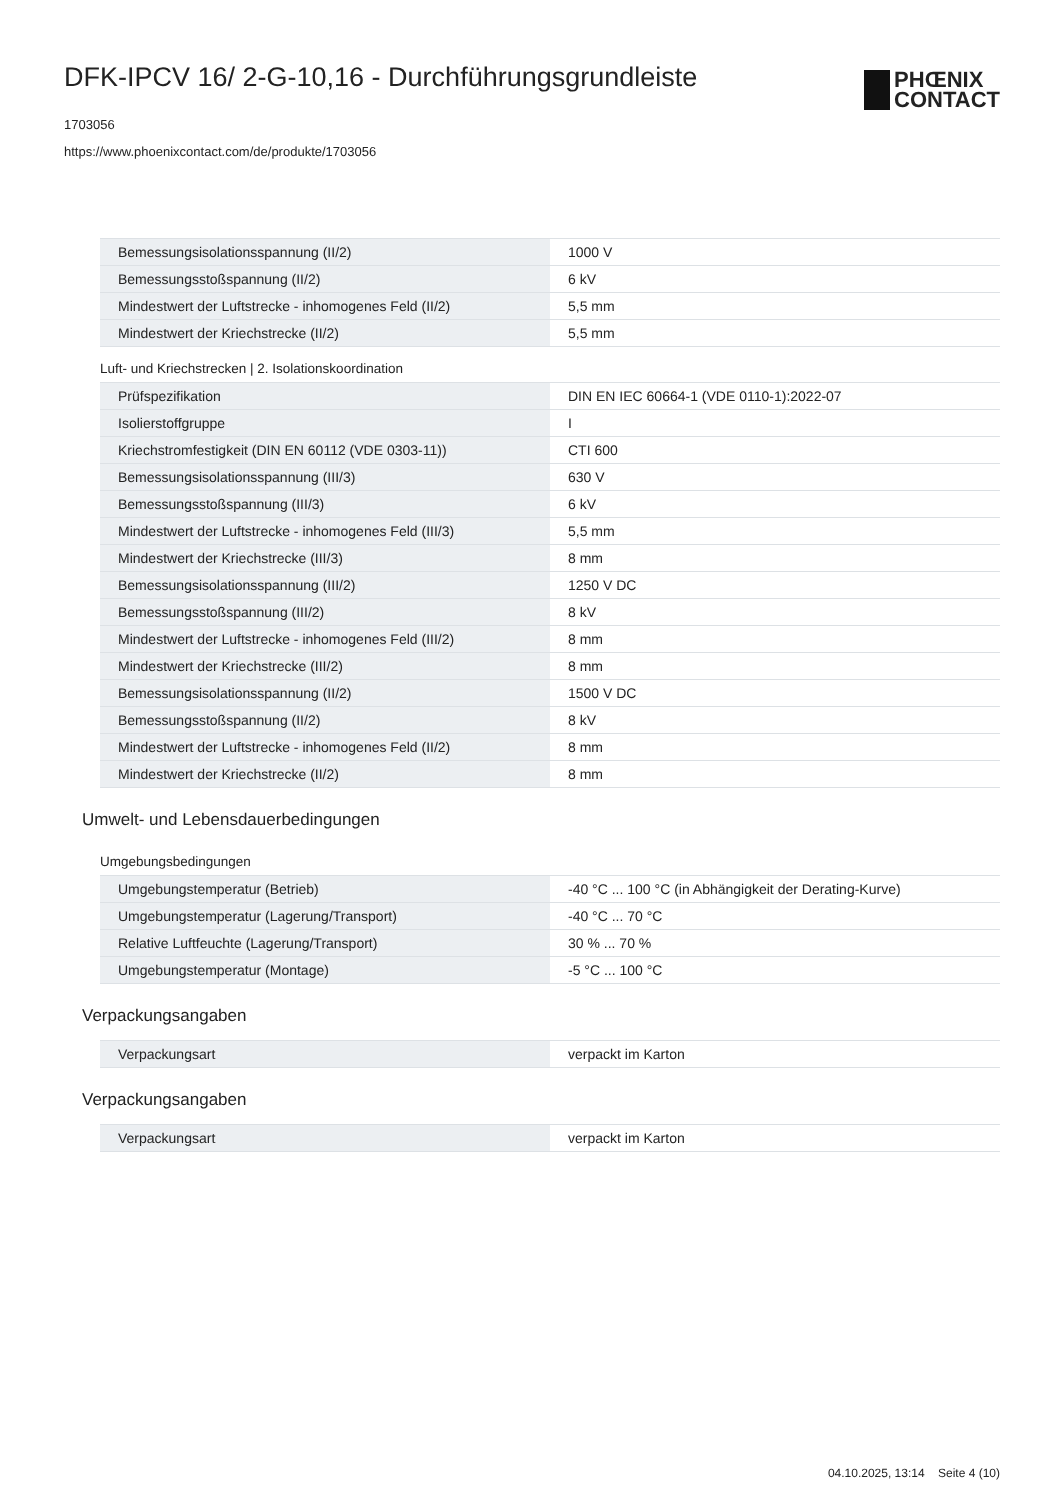DFK-IPCV 16/ 2-G-10,16 - Durchführungsgrundleiste
1703056
https://www.phoenixcontact.com/de/produkte/1703056
PHŒNIX
CONTACT
| Bemessungsisolationsspannung (II/2) | 1000 V |
| Bemessungsstoßspannung (II/2) | 6 kV |
| Mindestwert der Luftstrecke - inhomogenes Feld (II/2) | 5,5 mm |
| Mindestwert der Kriechstrecke (II/2) | 5,5 mm |
Luft- und Kriechstrecken | 2. Isolationskoordination
| Prüfspezifikation | DIN EN IEC 60664-1 (VDE 0110-1):2022-07 |
| Isolierstoffgruppe | I |
| Kriechstromfestigkeit (DIN EN 60112 (VDE 0303-11)) | CTI 600 |
| Bemessungsisolationsspannung (III/3) | 630 V |
| Bemessungsstoßspannung (III/3) | 6 kV |
| Mindestwert der Luftstrecke - inhomogenes Feld (III/3) | 5,5 mm |
| Mindestwert der Kriechstrecke (III/3) | 8 mm |
| Bemessungsisolationsspannung (III/2) | 1250 V DC |
| Bemessungsstoßspannung (III/2) | 8 kV |
| Mindestwert der Luftstrecke - inhomogenes Feld (III/2) | 8 mm |
| Mindestwert der Kriechstrecke (III/2) | 8 mm |
| Bemessungsisolationsspannung (II/2) | 1500 V DC |
| Bemessungsstoßspannung (II/2) | 8 kV |
| Mindestwert der Luftstrecke - inhomogenes Feld (II/2) | 8 mm |
| Mindestwert der Kriechstrecke (II/2) | 8 mm |
Umwelt- und Lebensdauerbedingungen
Umgebungsbedingungen
| Umgebungstemperatur (Betrieb) | -40 °C ... 100 °C (in Abhängigkeit der Derating-Kurve) |
| Umgebungstemperatur (Lagerung/Transport) | -40 °C ... 70 °C |
| Relative Luftfeuchte (Lagerung/Transport) | 30 % ... 70 % |
| Umgebungstemperatur (Montage) | -5 °C ... 100 °C |
Verpackungsangaben
| Verpackungsart | verpackt im Karton |
Verpackungsangaben
| Verpackungsart | verpackt im Karton |
04.10.2025, 13:14 Seite 4 (10)